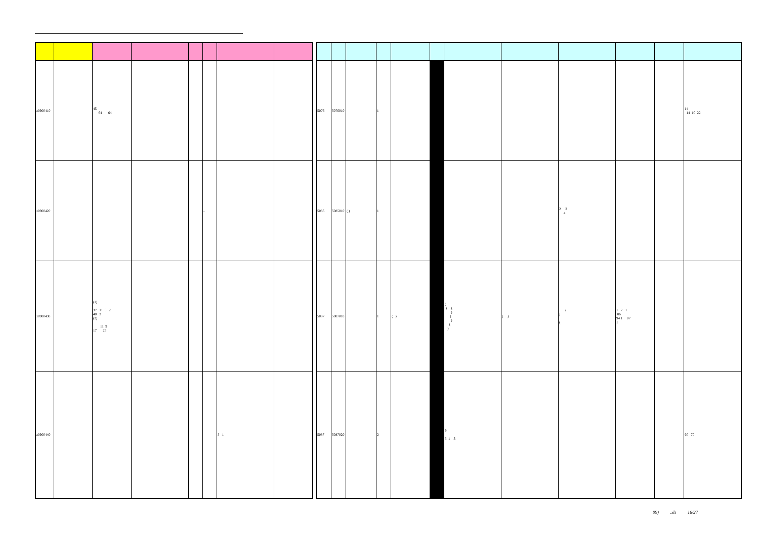| z0900410 | | 45 64 64 | | | | | |
| z0900420 | | | | | - | | |
| z0900430 | | (1) 37 11 5 2 40 2 (2) 11 9 17 25 | | | | | |
| z0900440 | | | | | | 3 1 | |
| 5076 | 5076010 | | 1 | | | | | | | | 14 14 10 22 |
| 5085 | 5085010 | ( ) | 1 | | | | | 2 2 4 | | | |
| 5087 | 5087010 | | 1 | ( ) | | ( ) ( ) ( ) ( ) | ( ) | ( ) ( | 1 7 1 86 94 1 07 1 | | |
| 5087 | 5087020 | | 2 | | | 9 3 1 3 | | | | | 60 70 |
09) .xls 16/27